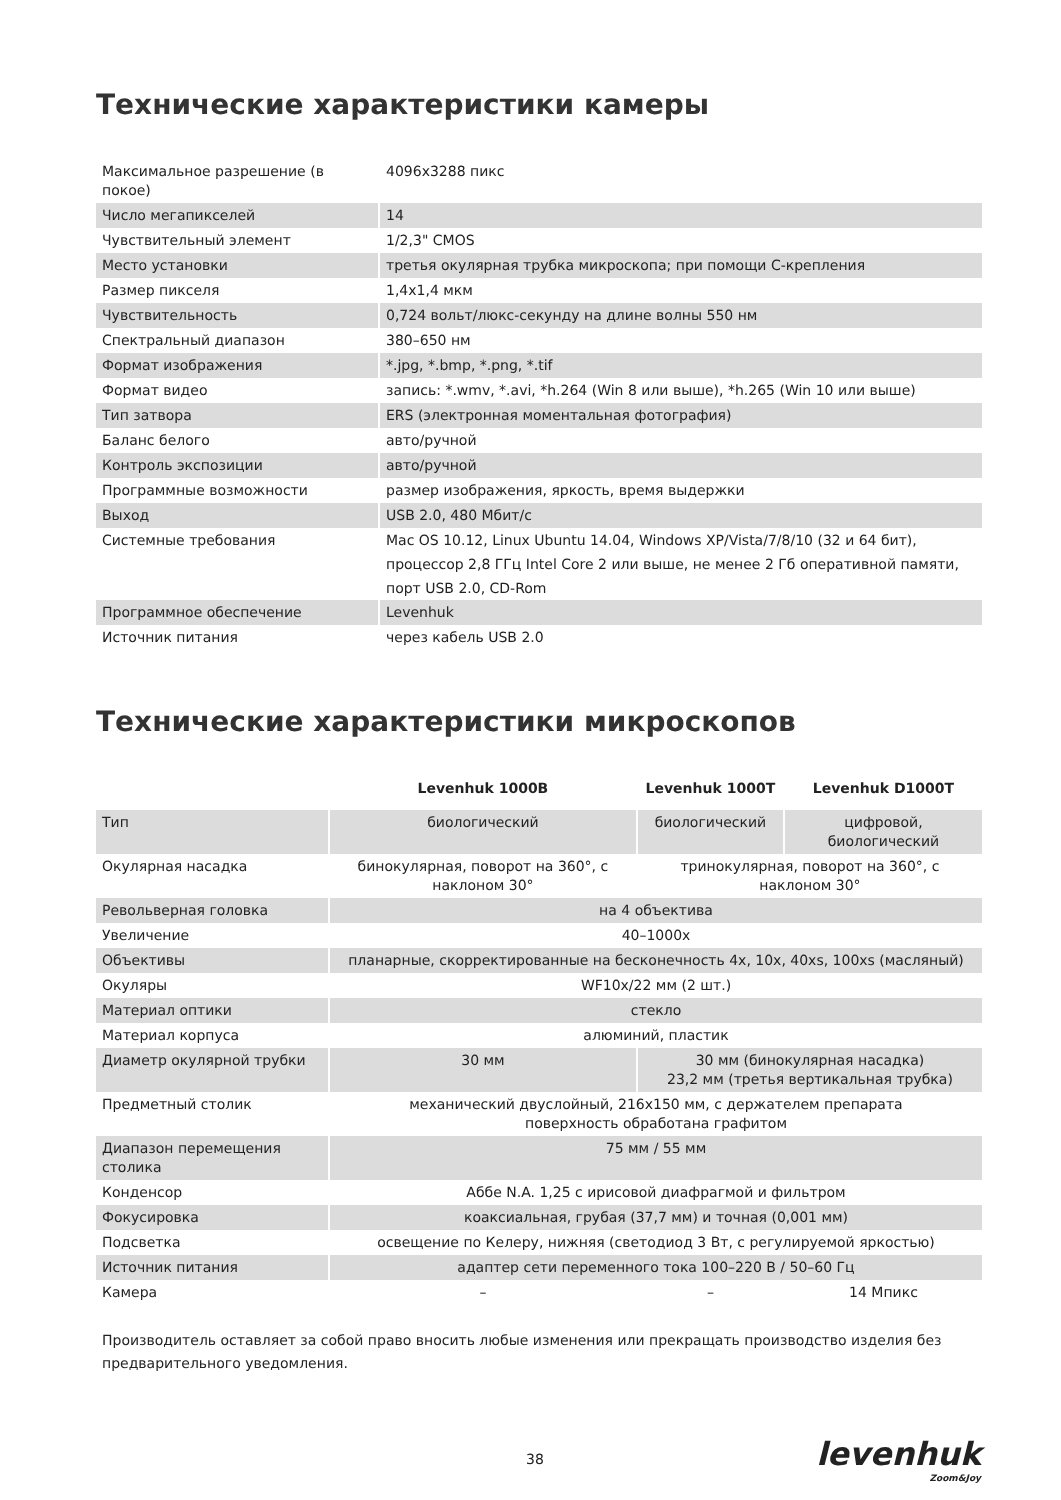Технические характеристики камеры
| Максимальное разрешение (в покое) | 4096x3288 пикс |
| Число мегапикселей | 14 |
| Чувствительный элемент | 1/2,3" CMOS |
| Место установки | третья окулярная трубка микроскопа; при помощи С-крепления |
| Размер пикселя | 1,4x1,4 мкм |
| Чувствительность | 0,724 вольт/люкс-секунду на длине волны 550 нм |
| Спектральный диапазон | 380–650 нм |
| Формат изображения | *.jpg, *.bmp, *.png, *.tif |
| Формат видео | запись: *.wmv, *.avi, *h.264 (Win 8 или выше), *h.265 (Win 10 или выше) |
| Тип затвора | ERS (электронная моментальная фотография) |
| Баланс белого | авто/ручной |
| Контроль экспозиции | авто/ручной |
| Программные возможности | размер изображения, яркость, время выдержки |
| Выход | USB 2.0, 480 Мбит/с |
| Системные требования | Mac OS 10.12, Linux Ubuntu 14.04, Windows XP/Vista/7/8/10 (32 и 64 бит), процессор 2,8 ГГц Intel Core 2 или выше, не менее 2 Гб оперативной памяти, порт USB 2.0, CD-Rom |
| Программное обеспечение | Levenhuk |
| Источник питания | через кабель USB 2.0 |
Технические характеристики микроскопов
| | Levenhuk 1000B | Levenhuk 1000T | Levenhuk D1000T |
| --- | --- | --- | --- |
| Тип | биологический | биологический | цифровой, биологический |
| Окулярная насадка | бинокулярная, поворот на 360°, с наклоном 30° | тринокулярная, поворот на 360°, с наклоном 30° | |
| Револьверная головка | на 4 объектива | | |
| Увеличение | 40–1000x | | |
| Объективы | планарные, скорректированные на бесконечность 4x, 10x, 40xs, 100xs (масляный) | | |
| Окуляры | WF10x/22 мм (2 шт.) | | |
| Материал оптики | стекло | | |
| Материал корпуса | алюминий, пластик | | |
| Диаметр окулярной трубки | 30 мм | 30 мм (бинокулярная насадка) 23,2 мм (третья вертикальная трубка) | |
| Предметный столик | механический двуслойный, 216x150 мм, с держателем препарата поверхность обработана графитом | | |
| Диапазон перемещения столика | 75 мм / 55 мм | | |
| Конденсор | Аббе N.A. 1,25 с ирисовой диафрагмой и фильтром | | |
| Фокусировка | коаксиальная, грубая (37,7 мм) и точная (0,001 мм) | | |
| Подсветка | освещение по Келеру, нижняя (светодиод 3 Вт, с регулируемой яркостью) | | |
| Источник питания | адаптер сети переменного тока 100–220 В / 50–60 Гц | | |
| Камера | – | – | 14 Мпикс |
Производитель оставляет за собой право вносить любые изменения или прекращать производство изделия без предварительного уведомления.
38 levenhuk
Zoom&Joy